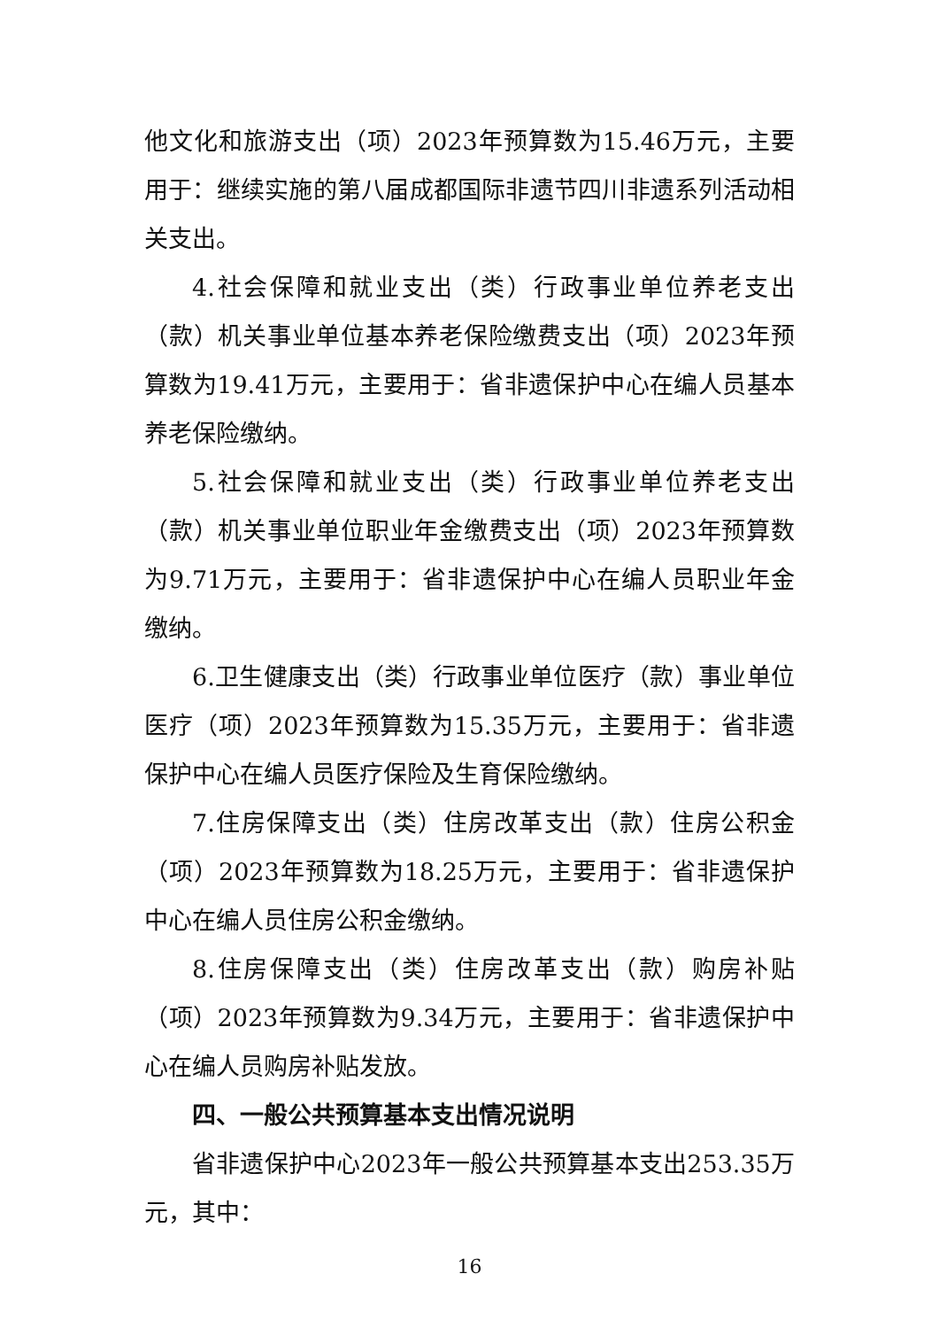他文化和旅游支出（项）2023年预算数为15.46万元，主要用于：继续实施的第八届成都国际非遗节四川非遗系列活动相关支出。
4.社会保障和就业支出（类）行政事业单位养老支出（款）机关事业单位基本养老保险缴费支出（项）2023年预算数为19.41万元，主要用于：省非遗保护中心在编人员基本养老保险缴纳。
5.社会保障和就业支出（类）行政事业单位养老支出（款）机关事业单位职业年金缴费支出（项）2023年预算数为9.71万元，主要用于：省非遗保护中心在编人员职业年金缴纳。
6.卫生健康支出（类）行政事业单位医疗（款）事业单位医疗（项）2023年预算数为15.35万元，主要用于：省非遗保护中心在编人员医疗保险及生育保险缴纳。
7.住房保障支出（类）住房改革支出（款）住房公积金（项）2023年预算数为18.25万元，主要用于：省非遗保护中心在编人员住房公积金缴纳。
8.住房保障支出（类）住房改革支出（款）购房补贴（项）2023年预算数为9.34万元，主要用于：省非遗保护中心在编人员购房补贴发放。
四、一般公共预算基本支出情况说明
省非遗保护中心2023年一般公共预算基本支出253.35万元，其中：
16